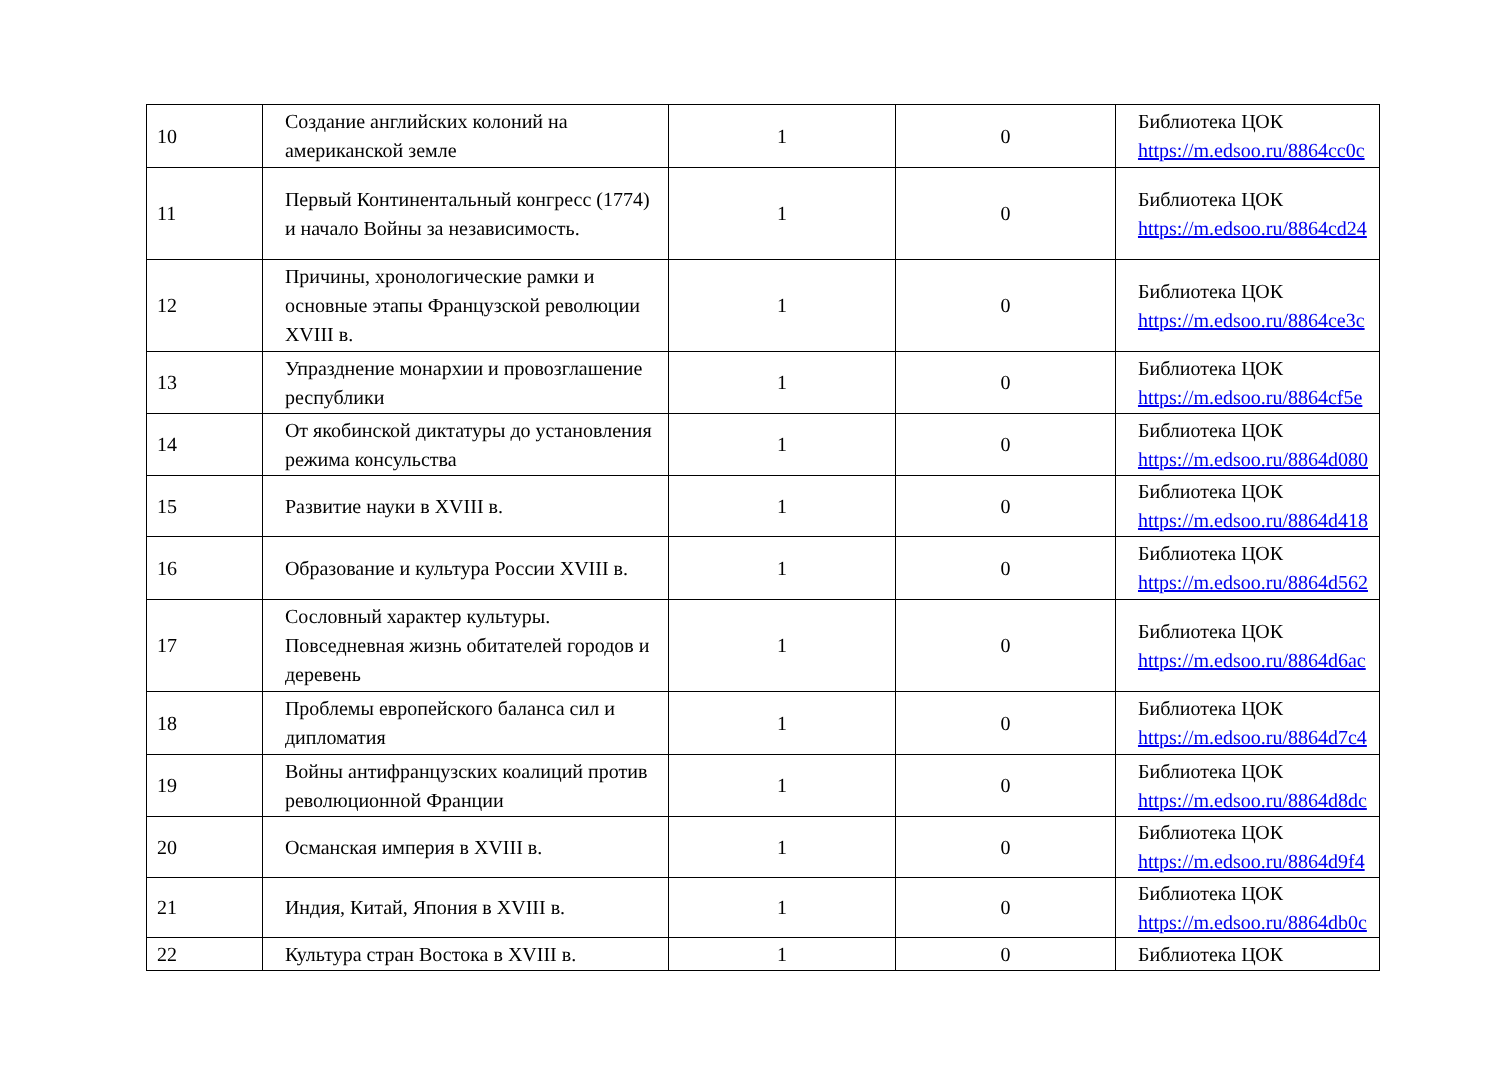| 10 | Создание английских колоний на американской земле | 1 | 0 | Библиотека ЦОК https://m.edsoo.ru/8864cc0c |
| 11 | Первый Континентальный конгресс (1774) и начало Войны за независимость. | 1 | 0 | Библиотека ЦОК https://m.edsoo.ru/8864cd24 |
| 12 | Причины, хронологические рамки и основные этапы Французской революции XVIII в. | 1 | 0 | Библиотека ЦОК https://m.edsoo.ru/8864ce3c |
| 13 | Упразднение монархии и провозглашение республики | 1 | 0 | Библиотека ЦОК https://m.edsoo.ru/8864cf5e |
| 14 | От якобинской диктатуры до установления режима консульства | 1 | 0 | Библиотека ЦОК https://m.edsoo.ru/8864d080 |
| 15 | Развитие науки в XVIII в. | 1 | 0 | Библиотека ЦОК https://m.edsoo.ru/8864d418 |
| 16 | Образование и культура России XVIII в. | 1 | 0 | Библиотека ЦОК https://m.edsoo.ru/8864d562 |
| 17 | Сословный характер культуры. Повседневная жизнь обитателей городов и деревень | 1 | 0 | Библиотека ЦОК https://m.edsoo.ru/8864d6ac |
| 18 | Проблемы европейского баланса сил и дипломатия | 1 | 0 | Библиотека ЦОК https://m.edsoo.ru/8864d7c4 |
| 19 | Войны антифранцузских коалиций против революционной Франции | 1 | 0 | Библиотека ЦОК https://m.edsoo.ru/8864d8dc |
| 20 | Османская империя в XVIII в. | 1 | 0 | Библиотека ЦОК https://m.edsoo.ru/8864d9f4 |
| 21 | Индия, Китай, Япония в XVIII в. | 1 | 0 | Библиотека ЦОК https://m.edsoo.ru/8864db0c |
| 22 | Культура стран Востока в XVIII в. | 1 | 0 | Библиотека ЦОК |